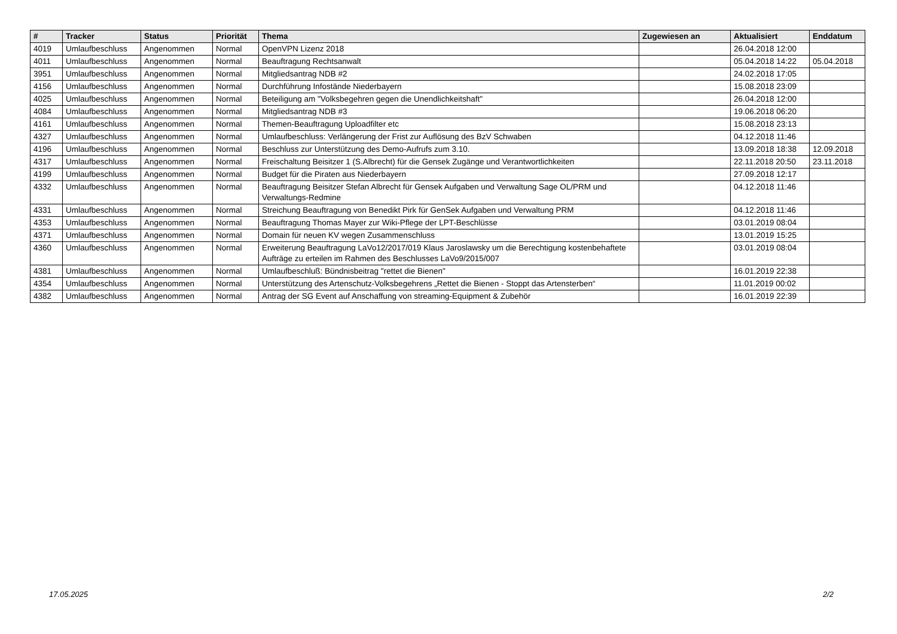| # | Tracker | Status | Priorität | Thema | Zugewiesen an | Aktualisiert | Enddatum |
| --- | --- | --- | --- | --- | --- | --- | --- |
| 4019 | Umlaufbeschluss | Angenommen | Normal | OpenVPN Lizenz 2018 | | 26.04.2018 12:00 | |
| 4011 | Umlaufbeschluss | Angenommen | Normal | Beauftragung Rechtsanwalt | | 05.04.2018 14:22 | 05.04.2018 |
| 3951 | Umlaufbeschluss | Angenommen | Normal | Mitgliedsantrag NDB #2 | | 24.02.2018 17:05 | |
| 4156 | Umlaufbeschluss | Angenommen | Normal | Durchführung Infostände Niederbayern | | 15.08.2018 23:09 | |
| 4025 | Umlaufbeschluss | Angenommen | Normal | Beteiligung am "Volksbegehren gegen die Unendlichkeitshaft" | | 26.04.2018 12:00 | |
| 4084 | Umlaufbeschluss | Angenommen | Normal | Mitgliedsantrag NDB #3 | | 19.06.2018 06:20 | |
| 4161 | Umlaufbeschluss | Angenommen | Normal | Themen-Beauftragung Uploadfilter etc | | 15.08.2018 23:13 | |
| 4327 | Umlaufbeschluss | Angenommen | Normal | Umlaufbeschluss: Verlängerung der Frist zur Auflösung des BzV Schwaben | | 04.12.2018 11:46 | |
| 4196 | Umlaufbeschluss | Angenommen | Normal | Beschluss zur Unterstützung des Demo-Aufrufs zum 3.10. | | 13.09.2018 18:38 | 12.09.2018 |
| 4317 | Umlaufbeschluss | Angenommen | Normal | Freischaltung Beisitzer 1 (S.Albrecht) für die Gensek Zugänge und Verantwortlichkeiten | | 22.11.2018 20:50 | 23.11.2018 |
| 4199 | Umlaufbeschluss | Angenommen | Normal | Budget für die Piraten aus Niederbayern | | 27.09.2018 12:17 | |
| 4332 | Umlaufbeschluss | Angenommen | Normal | Beauftragung Beisitzer Stefan Albrecht für Gensek Aufgaben und Verwaltung Sage OL/PRM und Verwaltungs-Redmine | | 04.12.2018 11:46 | |
| 4331 | Umlaufbeschluss | Angenommen | Normal | Streichung Beauftragung von Benedikt Pirk für GenSek Aufgaben und Verwaltung PRM | | 04.12.2018 11:46 | |
| 4353 | Umlaufbeschluss | Angenommen | Normal | Beauftragung Thomas Mayer zur Wiki-Pflege der LPT-Beschlüsse | | 03.01.2019 08:04 | |
| 4371 | Umlaufbeschluss | Angenommen | Normal | Domain für neuen KV wegen Zusammenschluss | | 13.01.2019 15:25 | |
| 4360 | Umlaufbeschluss | Angenommen | Normal | Erweiterung Beauftragung LaVo12/2017/019 Klaus Jaroslawsky um die Berechtigung kostenbehaftete Aufträge zu erteilen im Rahmen des Beschlusses LaVo9/2015/007 | | 03.01.2019 08:04 | |
| 4381 | Umlaufbeschluss | Angenommen | Normal | Umlaufbeschluß: Bündnisbeitrag "rettet die Bienen" | | 16.01.2019 22:38 | |
| 4354 | Umlaufbeschluss | Angenommen | Normal | Unterstützung des Artenschutz-Volksbegehrens „Rettet die Bienen - Stoppt das Artensterben“ | | 11.01.2019 00:02 | |
| 4382 | Umlaufbeschluss | Angenommen | Normal | Antrag der SG Event auf Anschaffung von streaming-Equipment & Zubehör | | 16.01.2019 22:39 | |
17.05.2025 2/2